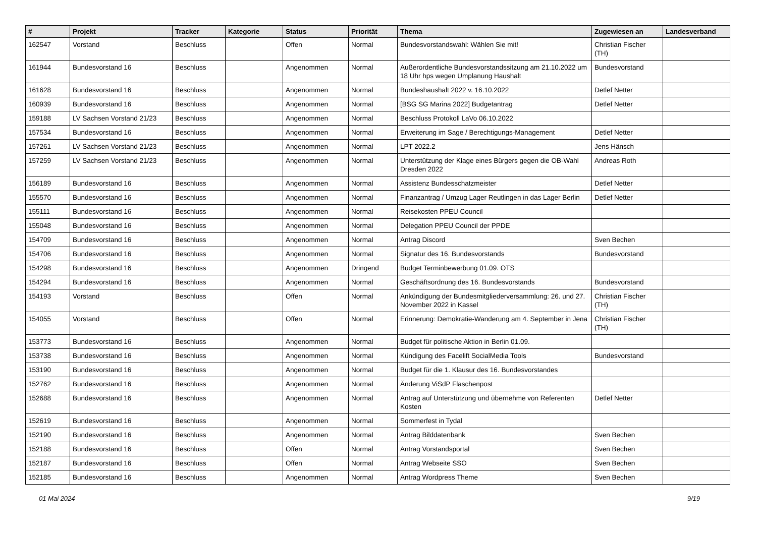| # | Projekt | Tracker | Kategorie | Status | Priorität | Thema | Zugewiesen an | Landesverband |
| --- | --- | --- | --- | --- | --- | --- | --- | --- |
| 162547 | Vorstand | Beschluss | | Offen | Normal | Bundesvorstandswahl: Wählen Sie mit! | Christian Fischer (TH) | |
| 161944 | Bundesvorstand 16 | Beschluss | | Angenommen | Normal | Außerordentliche Bundesvorstandssitzung am 21.10.2022 um 18 Uhr hps wegen Umplanung Haushalt | Bundesvorstand | |
| 161628 | Bundesvorstand 16 | Beschluss | | Angenommen | Normal | Bundeshaushalt 2022 v. 16.10.2022 | Detlef Netter | |
| 160939 | Bundesvorstand 16 | Beschluss | | Angenommen | Normal | [BSG SG Marina 2022] Budgetantrag | Detlef Netter | |
| 159188 | LV Sachsen Vorstand 21/23 | Beschluss | | Angenommen | Normal | Beschluss Protokoll LaVo 06.10.2022 | | |
| 157534 | Bundesvorstand 16 | Beschluss | | Angenommen | Normal | Erweiterung im Sage / Berechtigungs-Management | Detlef Netter | |
| 157261 | LV Sachsen Vorstand 21/23 | Beschluss | | Angenommen | Normal | LPT 2022.2 | Jens Hänsch | |
| 157259 | LV Sachsen Vorstand 21/23 | Beschluss | | Angenommen | Normal | Unterstützung der Klage eines Bürgers gegen die OB-Wahl Dresden 2022 | Andreas Roth | |
| 156189 | Bundesvorstand 16 | Beschluss | | Angenommen | Normal | Assistenz Bundesschatzmeister | Detlef Netter | |
| 155570 | Bundesvorstand 16 | Beschluss | | Angenommen | Normal | Finanzantrag / Umzug Lager Reutlingen in das Lager Berlin | Detlef Netter | |
| 155111 | Bundesvorstand 16 | Beschluss | | Angenommen | Normal | Reisekosten PPEU Council | | |
| 155048 | Bundesvorstand 16 | Beschluss | | Angenommen | Normal | Delegation PPEU Council der PPDE | | |
| 154709 | Bundesvorstand 16 | Beschluss | | Angenommen | Normal | Antrag Discord | Sven Bechen | |
| 154706 | Bundesvorstand 16 | Beschluss | | Angenommen | Normal | Signatur des 16. Bundesvorstands | Bundesvorstand | |
| 154298 | Bundesvorstand 16 | Beschluss | | Angenommen | Dringend | Budget Terminbewerbung 01.09. OTS | | |
| 154294 | Bundesvorstand 16 | Beschluss | | Angenommen | Normal | Geschäftsordnung des 16. Bundesvorstands | Bundesvorstand | |
| 154193 | Vorstand | Beschluss | | Offen | Normal | Ankündigung der Bundesmitgliederversammlung: 26. und 27. November 2022 in Kassel | Christian Fischer (TH) | |
| 154055 | Vorstand | Beschluss | | Offen | Normal | Erinnerung: Demokratie-Wanderung am 4. September in Jena | Christian Fischer (TH) | |
| 153773 | Bundesvorstand 16 | Beschluss | | Angenommen | Normal | Budget für politische Aktion in Berlin 01.09. | | |
| 153738 | Bundesvorstand 16 | Beschluss | | Angenommen | Normal | Kündigung des Facelift SocialMedia Tools | Bundesvorstand | |
| 153190 | Bundesvorstand 16 | Beschluss | | Angenommen | Normal | Budget für die 1. Klausur des 16. Bundesvorstandes | | |
| 152762 | Bundesvorstand 16 | Beschluss | | Angenommen | Normal | Änderung ViSdP Flaschenpost | | |
| 152688 | Bundesvorstand 16 | Beschluss | | Angenommen | Normal | Antrag auf Unterstützung und übernehme von Referenten Kosten | Detlef Netter | |
| 152619 | Bundesvorstand 16 | Beschluss | | Angenommen | Normal | Sommerfest in Tydal | | |
| 152190 | Bundesvorstand 16 | Beschluss | | Angenommen | Normal | Antrag Bilddatenbank | Sven Bechen | |
| 152188 | Bundesvorstand 16 | Beschluss | | Offen | Normal | Antrag Vorstandsportal | Sven Bechen | |
| 152187 | Bundesvorstand 16 | Beschluss | | Offen | Normal | Antrag Webseite SSO | Sven Bechen | |
| 152185 | Bundesvorstand 16 | Beschluss | | Angenommen | Normal | Antrag Wordpress Theme | Sven Bechen | |
01 Mai 2024 9/19